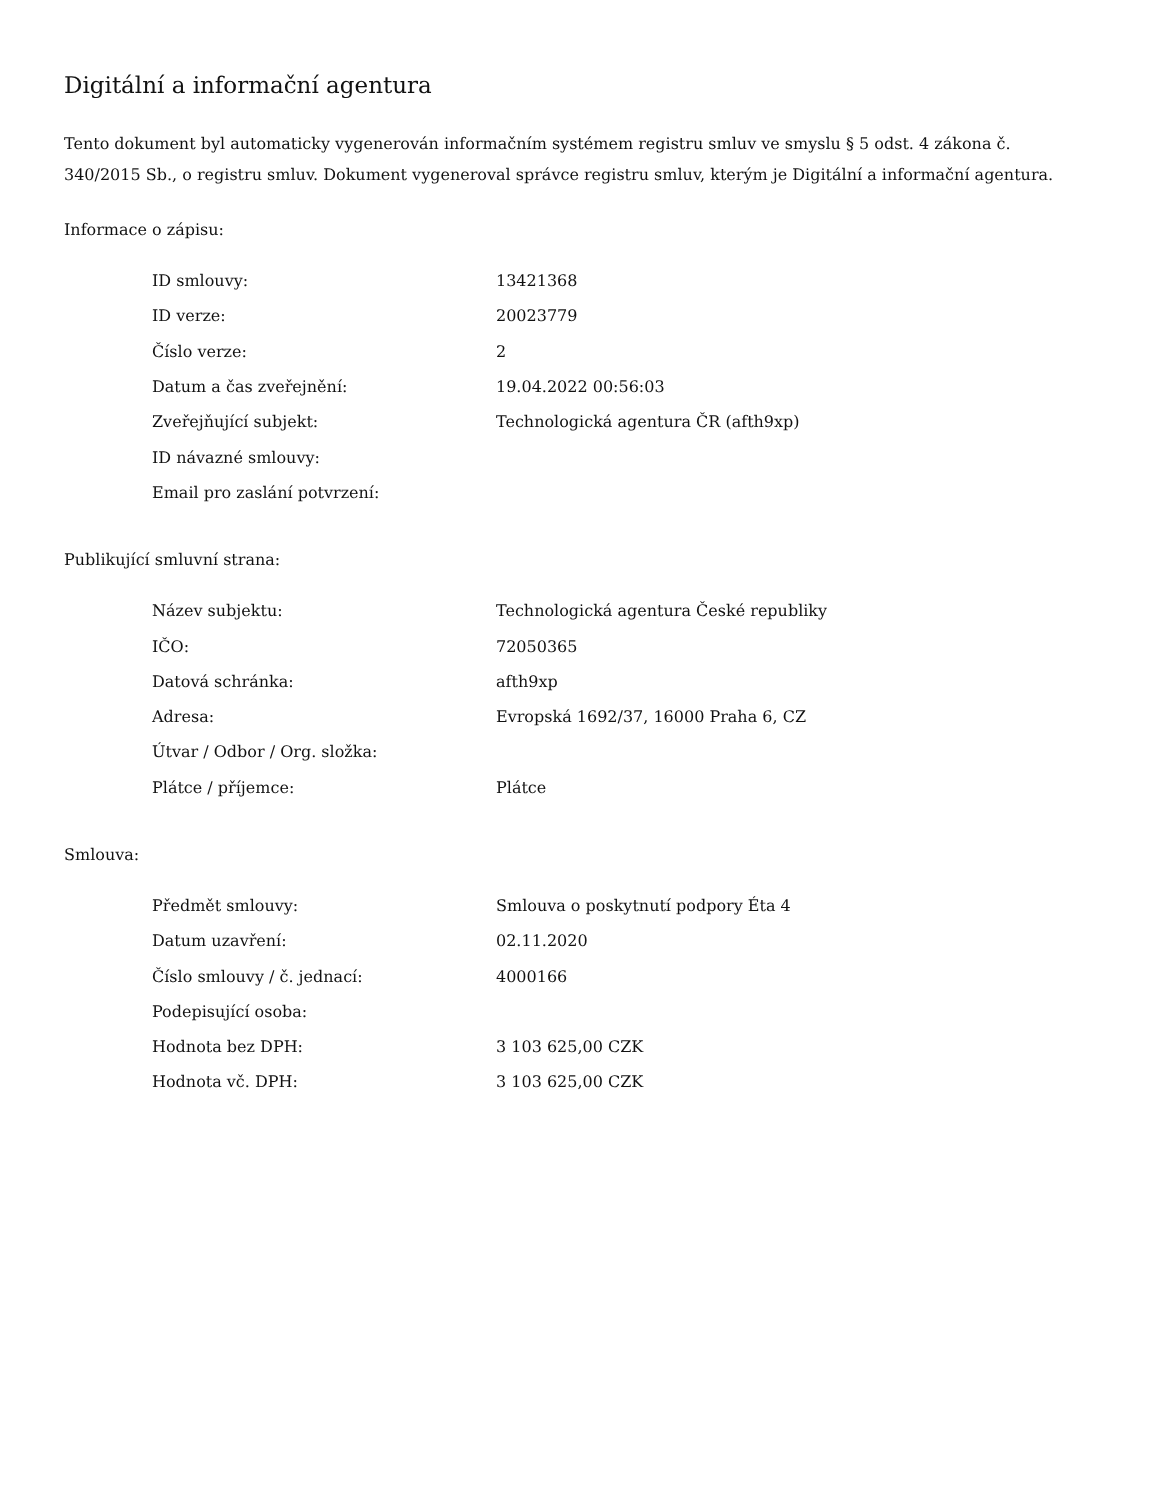Digitální a informační agentura
Tento dokument byl automaticky vygenerován informačním systémem registru smluv ve smyslu § 5 odst. 4 zákona č. 340/2015 Sb., o registru smluv. Dokument vygeneroval správce registru smluv, kterým je Digitální a informační agentura.
Informace o zápisu:
| ID smlouvy: | 13421368 |
| ID verze: | 20023779 |
| Číslo verze: | 2 |
| Datum a čas zveřejnění: | 19.04.2022 00:56:03 |
| Zveřejňující subjekt: | Technologická agentura ČR (afth9xp) |
| ID návazné smlouvy: | |
| Email pro zaslání potvrzení: | |
Publikující smluvní strana:
| Název subjektu: | Technologická agentura České republiky |
| IČO: | 72050365 |
| Datová schránka: | afth9xp |
| Adresa: | Evropská 1692/37, 16000 Praha 6, CZ |
| Útvar / Odbor / Org. složka: | |
| Plátce / příjemce: | Plátce |
Smlouva:
| Předmět smlouvy: | Smlouva o poskytnutí podpory Éta 4 |
| Datum uzavření: | 02.11.2020 |
| Číslo smlouvy / č. jednací: | 4000166 |
| Podepisující osoba: | |
| Hodnota bez DPH: | 3 103 625,00 CZK |
| Hodnota vč. DPH: | 3 103 625,00 CZK |